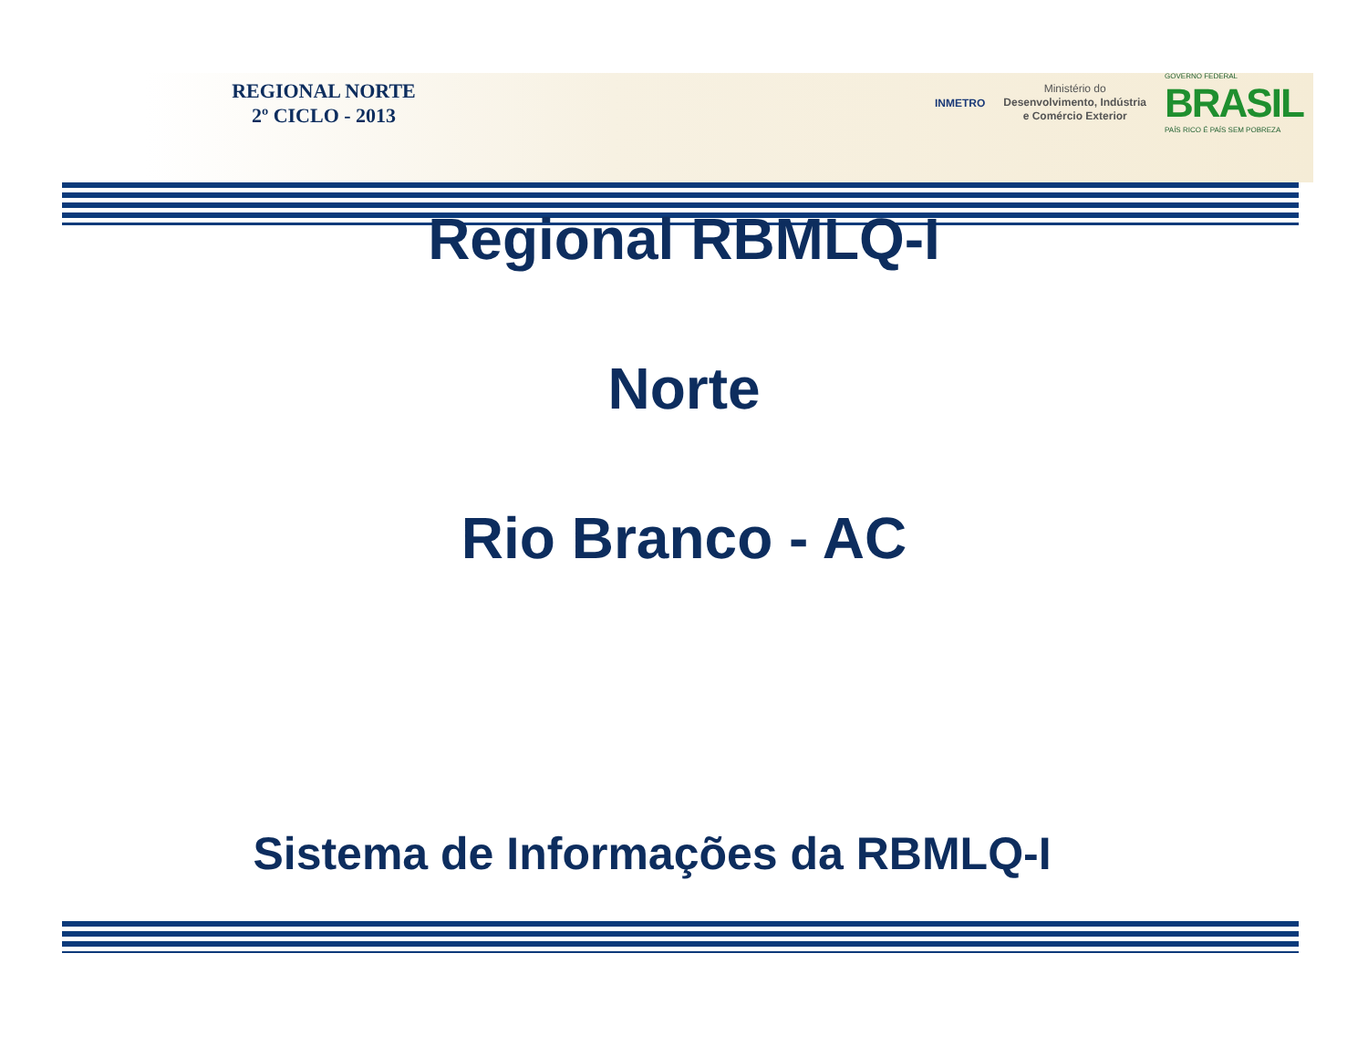REGIONAL NORTE
2º CICLO - 2013
INMETRO
Ministério do
Desenvolvimento, Indústria
e Comércio Exterior
GOVERNO FEDERAL
BRASIL
PAÍS RICO É PAÍS SEM POBREZA
Regional RBMLQ-I
Norte
Rio Branco - AC
Sistema de Informações da RBMLQ-I